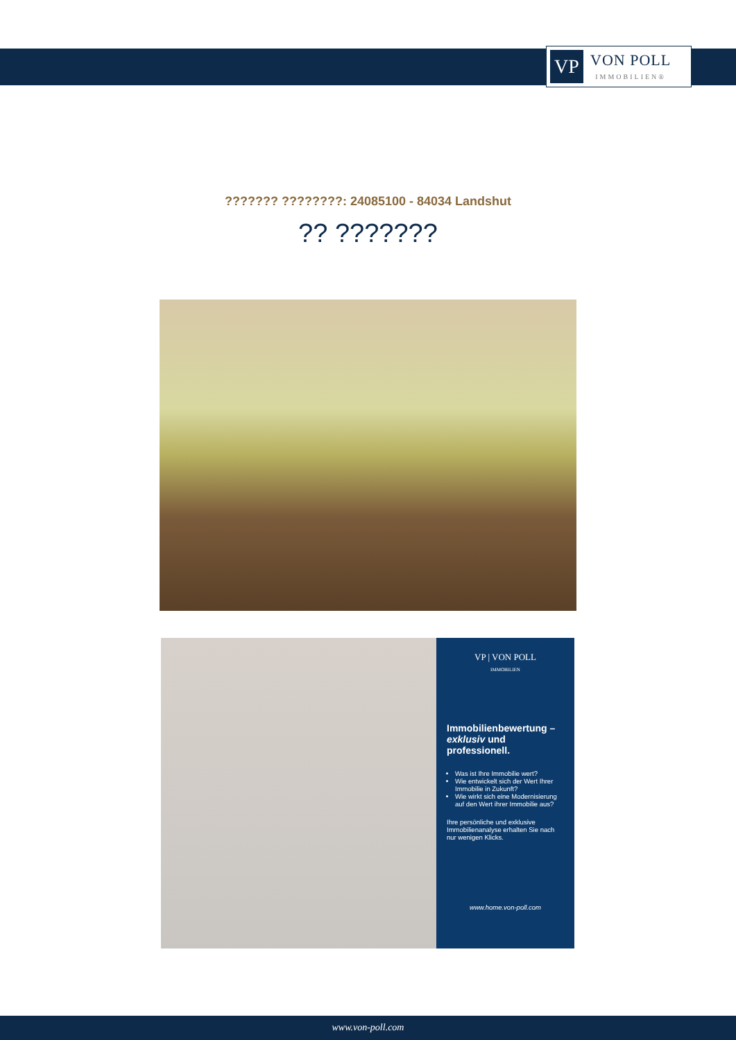VP
VON POLL
IMMOBILIEN®
??????? ????????: 24085100 - 84034 Landshut
?? ???????
VP | VON POLL
IMMOBILIEN
Immobilienbewertung – exklusiv und professionell.
Was ist Ihre Immobilie wert?
Wie entwickelt sich der Wert Ihrer Immobilie in Zukunft?
Wie wirkt sich eine Modernisierung auf den Wert ihrer Immobilie aus?
Ihre persönliche und exklusive Immobilienanalyse erhalten Sie nach nur wenigen Klicks.
www.home.von-poll.com
www.von-poll.com